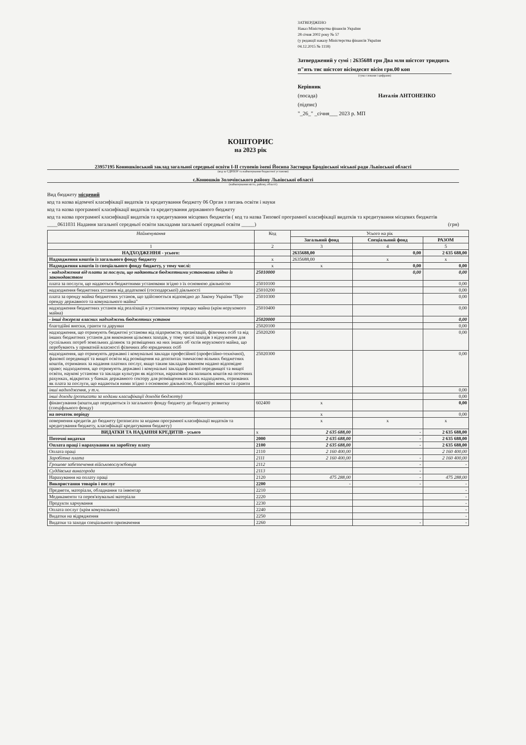ЗАТВЕРДЖЕНО
Наказ Міністерства фінансів України
28 січня 2002 року № 57
(у редакції наказу Міністерства фінансів України
04.12.2015 № 1118)
Затверджений у сумі : 2635688 грн Два млн шістсот тридцять п"ять тис шістсот вісімдесят вісім грн.00 коп
(сума словами і цифрами)
Керівник
(посада) Наталія АНТОНЕНКО
(підпис)
"_26_" _січня___ 2023 р. МП
КОШТОРИС
на 2023 рік
23957195 Конюшківський заклад загальної середньої освіти І-ІІ ступенів імені Йосипа Застирця Бродівської міської ради Львівської області
(код за ЄДРПОУ та найменування бюджетної установи)
с.Конюшків Золочівського району Львівської області
(найменування міста, району, області)
Вид бюджету місцевий
код та назва відомчої класифікації видатків та кредитування бюджету 06 Орган з питань освіти і науки
код та назва програмної класифікації видатків та кредитування державного бюджету
код та назва програмної класифікації видатків та кредитування місцевих бюджетів ( код та назва Типової програмної класифікації видатків та кредитування місцевих бюджетів ____0611031 Надання загальної середньої освіти закладами загальної середньої освіти _____) (грн)
| Найменування | Код | Усього на рік | | |
| --- | --- | --- | --- | --- |
| | | Загальний фонд | Спеціальний фонд | РАЗОМ |
| 1 | 2 | 3 | 4 | 5 |
| НАДХОДЖЕННЯ - усього: | | 2635688,00 | 0,00 | 2 635 688,00 |
| Надходження коштів із загального фонду бюджету | х | 2635688,00 | х | х |
| Надходження коштів із спеціального фонду бюджету, у тому числі: | х | х | 0,00 | 0,00 |
| - надходження від плати за послуги, що надаються бюджетними установами згідно із законодавством | 25010000 | | 0,00 | 0,00 |
| плата за послуги, що надаються бюджетними установами згідно з їх основною діяльністю | 25010100 | | | 0,00 |
| надходження бюджетних установ від додаткової (господарської) діяльності | 25010200 | | | 0,00 |
| плата за оренду майна бюджетних установ, що здійснюється відповідно до Закону України "Про оренду державного та комунального майна" | 25010300 | | | 0,00 |
| надходження бюджетних установ від реалізації в установленому порядку майна (крім нерухомого майна) | 25010400 | | | 0,00 |
| - інші джерела власних надходжень бюджетних установ | 25020000 | | | 0,00 |
| благодійні внески, гранти та дарунки | 25020100 | | | 0,00 |
| надходження, що отримують бюджетні установи від підприємств, організацій, фізичних осіб та від інших бюджетних установ для виконання цільових заходів, у тому числі заходів з відчуження для суспільних потреб земельних ділянок та розміщених на них інших об`єктів нерухомого майна, що перебувають у приватній власності фізичних або юридичних осіб | 25020200 | | | 0,00 |
| надходження, що отримують державні і комунальні заклади професійної (професійно-технічної), фахової передвищої та вищої освіти від розміщення на депозитах тимчасово вільних бюджетних коштів, отриманих за надання платних послуг, якщо таким закладам законом надано відповідне право; надходження, що отримують державні і комунальні заклади фахової передвищої та вищої освіти, наукові установи та заклади культури як відсотки, нараховані на залишок коштів на поточних рахунках, відкритих у банках державного сектору для розміщення власних надходжень, отриманих як плата за послуги, що надаються ними згідно з основною діяльністю, благодійні внески та гранти | 25020300 | | | 0,00 |
| інші надходження, у т.ч. | | | | 0,00 |
| інші доходи (розписати за кодами класифікації доходів бюджету) | | | | 0,00 |
| фінансування (кошти,що передаються із загального фонду бюджету до бюджету розвитку (спеціфльного фонду) | 602400 | х | | 0,00 |
| на початок періоду | | х | | 0,00 |
| повернення кредитів до бюджету (розписати за кодами програмної класифікації видатків та кредитування бюджету, класифікації кредитування бюджету) | | х | х | х |
| ВИДАТКИ ТА НАДАННЯ КРЕДИТІВ - усього | х | 2 635 688,00 | - | 2 635 688,00 |
| Поточні видатки | 2000 | 2 635 688,00 | - | 2 635 688,00 |
| Оплата праці і нарахування на заробітну плату | 2100 | 2 635 688,00 | - | 2 635 688,00 |
| Оплата праці | 2110 | 2 160 400,00 | | 2 160 400,00 |
| Заробітна плата | 2111 | 2 160 400,00 | - | 2 160 400,00 |
| Грошове забезпечення військовослужбовців | 2112 | | - | - |
| Суддівська винагорода | 2113 | | - | |
| Нарахування на оплату праці | 2120 | 475 288,00 | - | 475 288,00 |
| Використання товарів і послуг | 2200 | - | - | - |
| Предмети, матеріали, обладнання та інвентар | 2210 | | | - |
| Медикаменти та перев'язувальні матеріали | 2220 | | | - |
| Продукти харчування | 2230 | | | - |
| Оплата послуг (крім комунальних) | 2240 | | | - |
| Видатки на відрядження | 2250 | | | - |
| Видатки та заходи спеціального призначення | 2260 | | - | - |